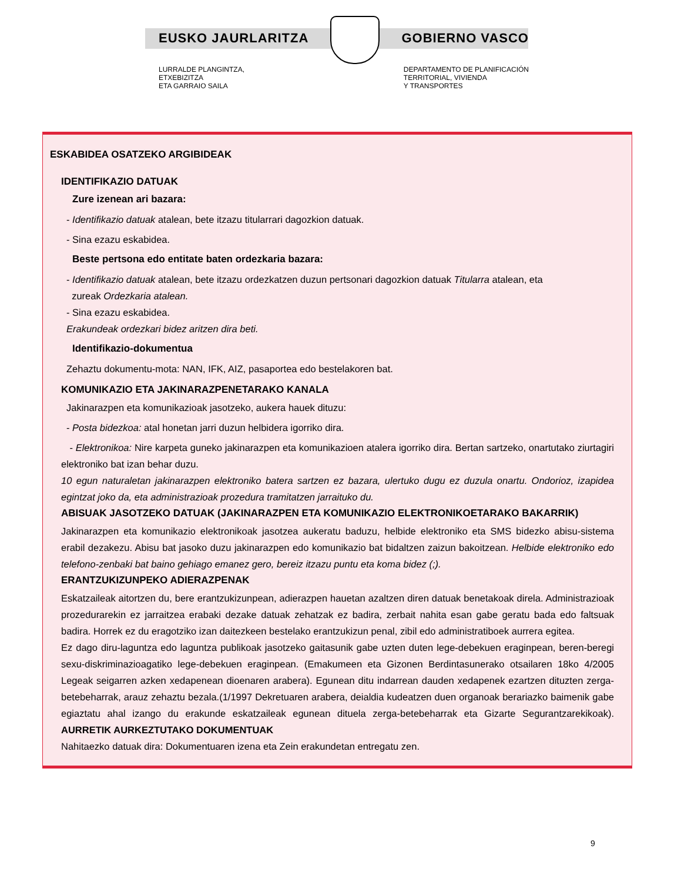EUSKO JAURLARITZA GOBIERNO VASCO
LURRALDE PLANGINTZA,
ETXEBIZITZA
ETA GARRAIO SAILA
DEPARTAMENTO DE PLANIFICACIÓN
TERRITORIAL, VIVIENDA
Y TRANSPORTES
ESKABIDEA OSATZEKO ARGIBIDEAK
IDENTIFIKAZIO DATUAK
Zure izenean ari bazara:
- Identifikazio datuak atalean, bete itzazu titularrari dagozkion datuak.
- Sina ezazu eskabidea.
Beste pertsona edo entitate baten ordezkaria bazara:
- Identifikazio datuak atalean, bete itzazu ordezkatzen duzun pertsonari dagozkion datuak Titularra atalean, eta
zureak Ordezkaria atalean.
- Sina ezazu eskabidea.
Erakundeak ordezkari bidez aritzen dira beti.
Identifikazio-dokumentua
Zehaztu dokumentu-mota: NAN, IFK, AIZ, pasaportea edo bestelakoren bat.
KOMUNIKAZIO ETA JAKINARAZPENETARAKO KANALA
Jakinarazpen eta komunikazioak jasotzeko, aukera hauek dituzu:
- Posta bidezkoa: atal honetan jarri duzun helbidera igorriko dira.
- Elektronikoa: Nire karpeta guneko jakinarazpen eta komunikazioen atalera igorriko dira. Bertan sartzeko, onartutako ziurtagiri elektroniko bat izan behar duzu.
10 egun naturaletan jakinarazpen elektroniko batera sartzen ez bazara, ulertuko dugu ez duzula onartu. Ondorioz, izapidea egintzat joko da, eta administrazioak prozedura tramitatzen jarraituko du.
ABISUAK JASOTZEKO DATUAK (JAKINARAZPEN ETA KOMUNIKAZIO ELEKTRONIKOETARAKO BAKARRIK)
Jakinarazpen eta komunikazio elektronikoak jasotzea aukeratu baduzu, helbide elektroniko eta SMS bidezko abisu-sistema erabil dezakezu. Abisu bat jasoko duzu jakinarazpen edo komunikazio bat bidaltzen zaizun bakoitzean. Helbide elektroniko edo telefono-zenbaki bat baino gehiago emanez gero, bereiz itzazu puntu eta koma bidez (;).
ERANTZUKIZUNPEKO ADIERAZPENAK
Eskatzaileak aitortzen du, bere erantzukizunpean, adierazpen hauetan azaltzen diren datuak benetakoak direla. Administrazioak prozedurarekin ez jarraitzea erabaki dezake datuak zehatzak ez badira, zerbait nahita esan gabe geratu bada edo faltsuak badira. Horrek ez du eragotziko izan daitezkeen bestelako erantzukizun penal, zibil edo administratiboek aurrera egitea.
Ez dago diru-laguntza edo laguntza publikoak jasotzeko gaitasunik gabe uzten duten lege-debekuen eraginpean, beren-beregi sexu-diskriminazioagatiko lege-debekuen eraginpean. (Emakumeen eta Gizonen Berdintasunerako otsailaren 18ko 4/2005 Legeak seigarren azken xedapenean dioenaren arabera). Egunean ditu indarrean dauden xedapenek ezartzen dituzten zerga-betebeharrak, arauz zehaztu bezala.(1/1997 Dekretuaren arabera, deialdia kudeatzen duen organoak berariazko baimenik gabe egiaztatu ahal izango du erakunde eskatzaileak egunean dituela zerga-betebeharrak eta Gizarte Segurantzarekikoak). AURRETIK AURKEZTUTAKO DOKUMENTUAK
Nahitaezko datuak dira: Dokumentuaren izena eta Zein erakundetan entregatu zen.
9